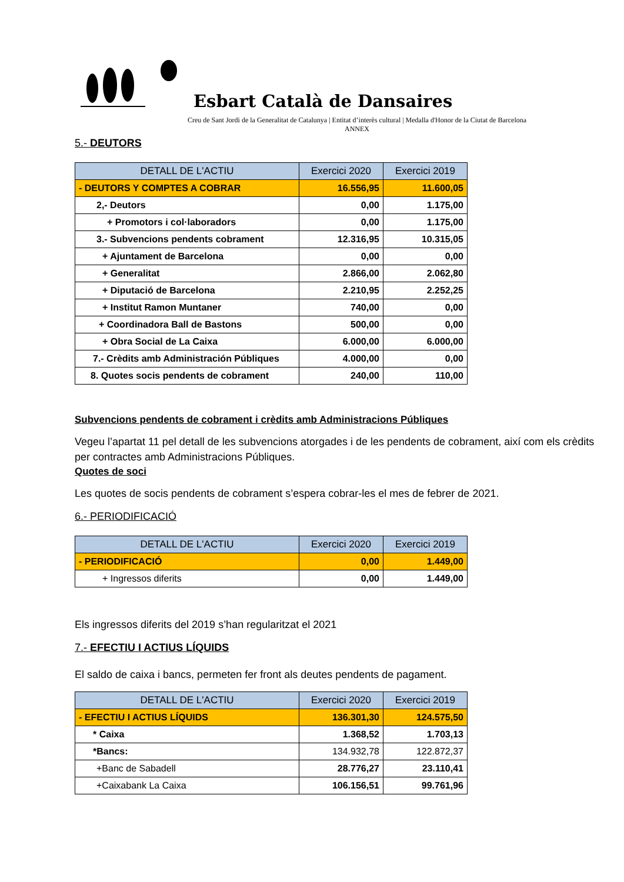Esbart Català de Dansaires
Creu de Sant Jordi de la Generalitat de Catalunya | Entitat d’interès cultural | Medalla d'Honor de la Ciutat de Barcelona
ANNEX
5.- DEUTORS
| DETALL DE L'ACTIU | Exercici 2020 | Exercici 2019 |
| --- | --- | --- |
| - DEUTORS Y COMPTES A COBRAR | 16.556,95 | 11.600,05 |
| 2,- Deutors | 0,00 | 1.175,00 |
| + Promotors i col·laboradors | 0,00 | 1.175,00 |
| 3.- Subvencions pendents cobrament | 12.316,95 | 10.315,05 |
| + Ajuntament de Barcelona | 0,00 | 0,00 |
| + Generalitat | 2.866,00 | 2.062,80 |
| + Diputació de Barcelona | 2.210,95 | 2.252,25 |
| + Institut Ramon Muntaner | 740,00 | 0,00 |
| + Coordinadora Ball de Bastons | 500,00 | 0,00 |
| + Obra Social de La Caixa | 6.000,00 | 6.000,00 |
| 7.- Crèdits amb Administración Públiques | 4.000,00 | 0,00 |
| 8. Quotes socis pendents de cobrament | 240,00 | 110,00 |
Subvencions pendents de cobrament i crèdits amb Administracions Públiques
Vegeu l’apartat 11 pel detall de les subvencions atorgades i de les pendents de cobrament, així com els crèdits per contractes amb Administracions Públiques.
Quotes de soci
Les quotes de socis pendents de cobrament s’espera cobrar-les el mes de febrer de 2021.
6.- PERIODIFICACIÓ
| DETALL DE L'ACTIU | Exercici 2020 | Exercici 2019 |
| --- | --- | --- |
| - PERIODIFICACIÓ | 0,00 | 1.449,00 |
| + Ingressos diferits | 0,00 | 1.449,00 |
Els ingressos diferits del 2019 s’han regularitzat el 2021
7.- EFECTIU I ACTIUS LÍQUIDS
El saldo de caixa i bancs, permeten fer front als deutes pendents de pagament.
| DETALL DE L'ACTIU | Exercici 2020 | Exercici 2019 |
| --- | --- | --- |
| - EFECTIU I ACTIUS LÍQUIDS | 136.301,30 | 124.575,50 |
| * Caixa | 1.368,52 | 1.703,13 |
| *Bancs: | 134.932,78 | 122.872,37 |
| +Banc de Sabadell | 28.776,27 | 23.110,41 |
| +Caixabank La Caixa | 106.156,51 | 99.761,96 |